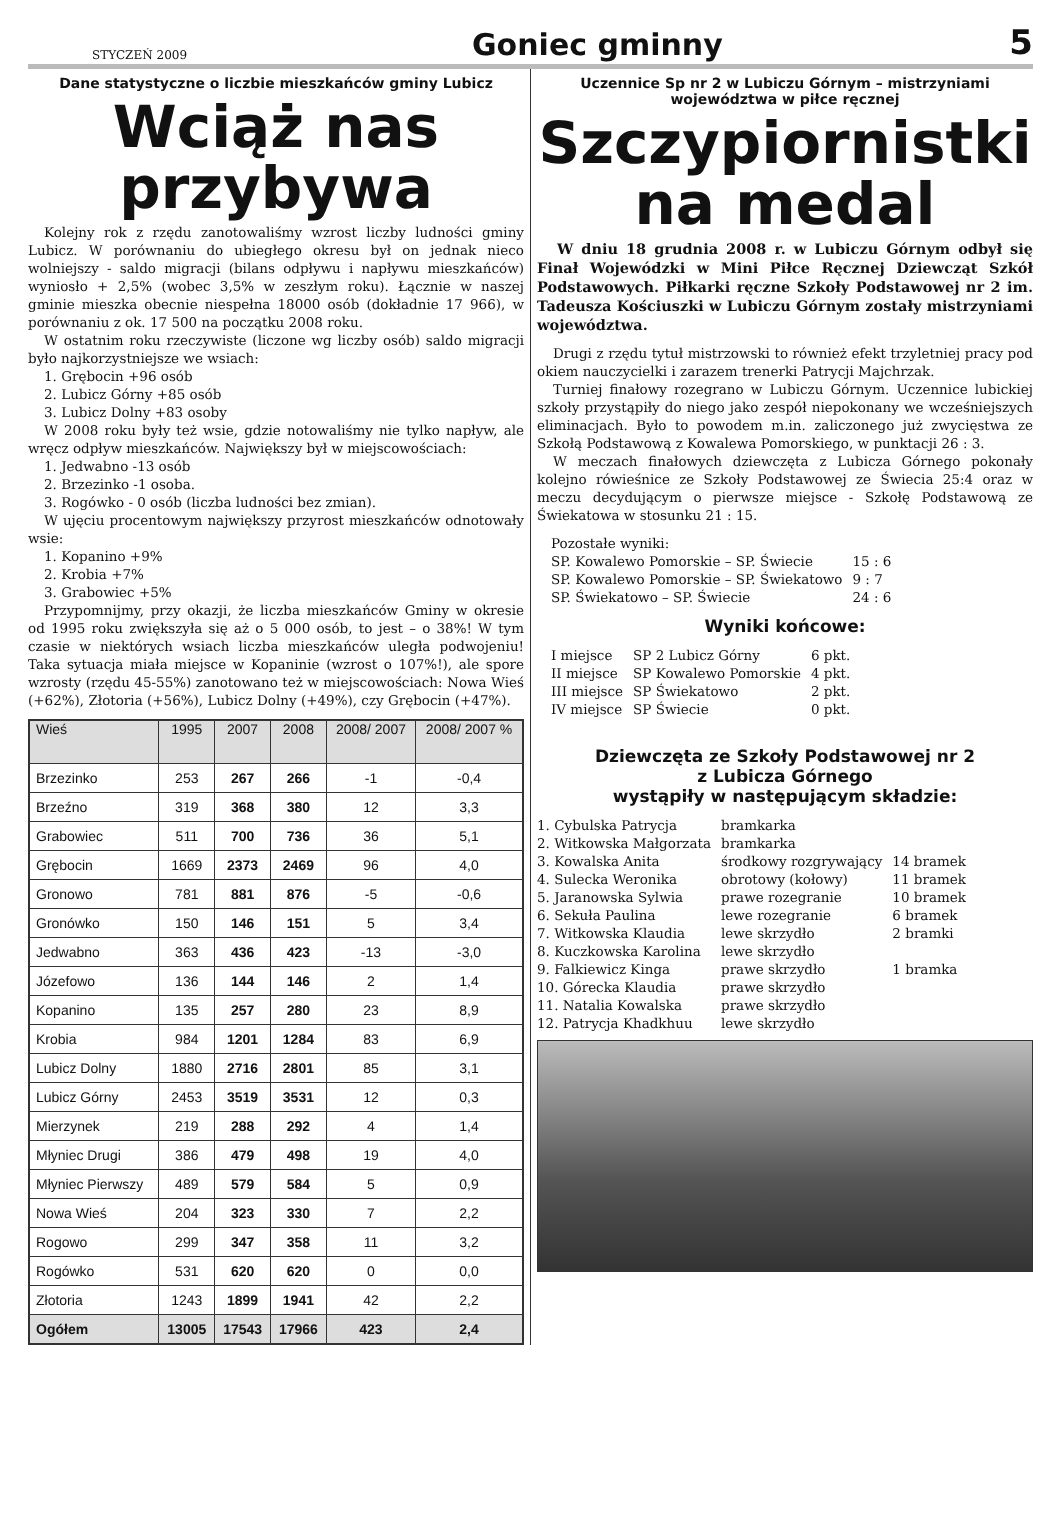STYCZEŃ 2009
Goniec gminny
5
Dane statystyczne o liczbie mieszkańców gminy Lubicz
Wciąż nas przybywa
Kolejny rok z rzędu zanotowaliśmy wzrost liczby ludności gminy Lubicz. W porównaniu do ubiegłego okresu był on jednak nieco wolniejszy - saldo migracji (bilans odpływu i napływu mieszkańców) wyniosło + 2,5% (wobec 3,5% w zeszłym roku). Łącznie w naszej gminie mieszka obecnie niespełna 18000 osób (dokładnie 17 966), w porównaniu z ok. 17 500 na początku 2008 roku.
W ostatnim roku rzeczywiste (liczone wg liczby osób) saldo migracji było najkorzystniejsze we wsiach:
1. Grębocin +96 osób
2. Lubicz Górny +85 osób
3. Lubicz Dolny +83 osoby
W 2008 roku były też wsie, gdzie notowaliśmy nie tylko napływ, ale wręcz odpływ mieszkańców. Największy był w miejscowościach:
1. Jedwabno -13 osób
2. Brzezinko -1 osoba.
3. Rogówko - 0 osób (liczba ludności bez zmian).
W ujęciu procentowym największy przyrost mieszkańców odnotowały wsie:
1. Kopanino +9%
2. Krobia +7%
3. Grabowiec +5%
Przypomnijmy, przy okazji, że liczba mieszkańców Gminy w okresie od 1995 roku zwiększyła się aż o 5 000 osób, to jest – o 38%! W tym czasie w niektórych wsiach liczba mieszkańców uległa podwojeniu! Taka sytuacja miała miejsce w Kopaninie (wzrost o 107%!), ale spore wzrosty (rzędu 45-55%) zanotowano też w miejscowościach: Nowa Wieś (+62%), Złotoria (+56%), Lubicz Dolny (+49%), czy Grębocin (+47%).
| Wieś | 1995 | 2007 | 2008 | 2008/ 2007 | 2008/ 2007 % |
| --- | --- | --- | --- | --- | --- |
| Brzezinko | 253 | 267 | 266 | -1 | -0,4 |
| Brzeźno | 319 | 368 | 380 | 12 | 3,3 |
| Grabowiec | 511 | 700 | 736 | 36 | 5,1 |
| Grębocin | 1669 | 2373 | 2469 | 96 | 4,0 |
| Gronowo | 781 | 881 | 876 | -5 | -0,6 |
| Gronówko | 150 | 146 | 151 | 5 | 3,4 |
| Jedwabno | 363 | 436 | 423 | -13 | -3,0 |
| Józefowo | 136 | 144 | 146 | 2 | 1,4 |
| Kopanino | 135 | 257 | 280 | 23 | 8,9 |
| Krobia | 984 | 1201 | 1284 | 83 | 6,9 |
| Lubicz Dolny | 1880 | 2716 | 2801 | 85 | 3,1 |
| Lubicz Górny | 2453 | 3519 | 3531 | 12 | 0,3 |
| Mierzynek | 219 | 288 | 292 | 4 | 1,4 |
| Młyniec Drugi | 386 | 479 | 498 | 19 | 4,0 |
| Młyniec Pierwszy | 489 | 579 | 584 | 5 | 0,9 |
| Nowa Wieś | 204 | 323 | 330 | 7 | 2,2 |
| Rogowo | 299 | 347 | 358 | 11 | 3,2 |
| Rogówko | 531 | 620 | 620 | 0 | 0,0 |
| Złotoria | 1243 | 1899 | 1941 | 42 | 2,2 |
| Ogółem | 13005 | 17543 | 17966 | 423 | 2,4 |
Uczennice Sp nr 2 w Lubiczu Górnym – mistrzyniami województwa w piłce ręcznej
Szczypiornistki na medal
W dniu 18 grudnia 2008 r. w Lubiczu Górnym odbył się Finał Wojewódzki w Mini Piłce Ręcznej Dziewcząt Szkół Podstawowych. Piłkarki ręczne Szkoły Podstawowej nr 2 im. Tadeusza Kościuszki w Lubiczu Górnym zostały mistrzyniami województwa.
Drugi z rzędu tytuł mistrzowski to również efekt trzyletniej pracy pod okiem nauczycielki i zarazem trenerki Patrycji Majchrzak.
Turniej finałowy rozegrano w Lubiczu Górnym. Uczennice lubickiej szkoły przystąpiły do niego jako zespół niepokonany we wcześniejszych eliminacjach. Było to powodem m.in. zaliczonego już zwycięstwa ze Szkołą Podstawową z Kowalewa Pomorskiego, w punktacji 26 : 3.
W meczach finałowych dziewczęta z Lubicza Górnego pokonały kolejno rówieśnice ze Szkoły Podstawowej ze Świecia 25:4 oraz w meczu decydującym o pierwsze miejsce - Szkołę Podstawową ze Świekatowa w stosunku 21 : 15.
| Pozostałe wyniki: | |
| SP. Kowalewo Pomorskie – SP. Świecie | 15 : 6 |
| SP. Kowalewo Pomorskie – SP. Świekatowo | 9 : 7 |
| SP. Świekatowo – SP. Świecie | 24 : 6 |
Wyniki końcowe:
| I miejsce | SP 2 Lubicz Górny | 6 pkt. |
| II miejsce | SP Kowalewo Pomorskie | 4 pkt. |
| III miejsce | SP Świekatowo | 2 pkt. |
| IV miejsce | SP Świecie | 0 pkt. |
Dziewczęta ze Szkoły Podstawowej nr 2
z Lubicza Górnego
wystąpiły w następującym składzie:
| 1. Cybulska Patrycja | bramkarka | |
| 2. Witkowska Małgorzata | bramkarka | |
| 3. Kowalska Anita | środkowy rozgrywający | 14 bramek |
| 4. Sulecka Weronika | obrotowy (kołowy) | 11 bramek |
| 5. Jaranowska Sylwia | prawe rozegranie | 10 bramek |
| 6. Sekuła Paulina | lewe rozegranie | 6 bramek |
| 7. Witkowska Klaudia | lewe skrzydło | 2 bramki |
| 8. Kuczkowska Karolina | lewe skrzydło | |
| 9. Falkiewicz Kinga | prawe skrzydło | 1 bramka |
| 10. Górecka Klaudia | prawe skrzydło | |
| 11. Natalia Kowalska | prawe skrzydło | |
| 12. Patrycja Khadkhuu | lewe skrzydło | |